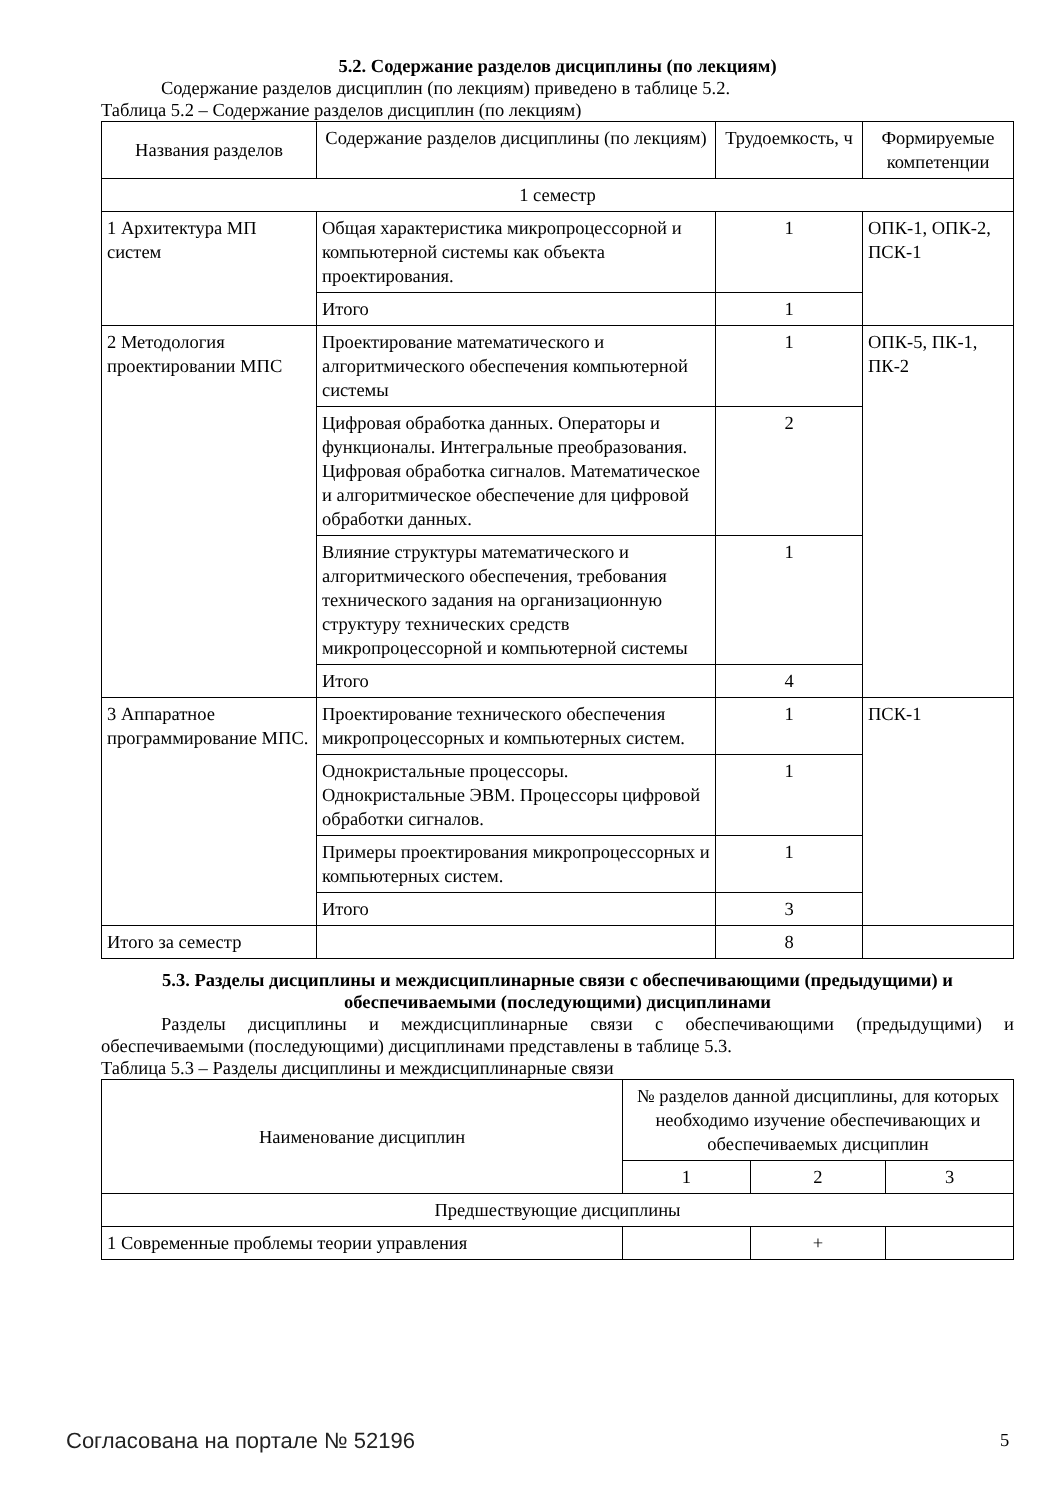5.2. Содержание разделов дисциплины (по лекциям)
Содержание разделов дисциплин (по лекциям) приведено в таблице 5.2.
Таблица 5.2 – Содержание разделов дисциплин (по лекциям)
| Названия разделов | Содержание разделов дисциплины (по лекциям) | Трудоемкость, ч | Формируемые компетенции |
| --- | --- | --- | --- |
| 1 семестр | | | |
| 1 Архитектура МП систем | Общая характеристика микропроцессорной и компьютерной системы как объекта проектирования. | 1 | ОПК-1, ОПК-2, ПСК-1 |
| | Итого | 1 | |
| 2 Методология проектировании МПС | Проектирование математического и алгоритмического обеспечения компьютерной системы | 1 | ОПК-5, ПК-1, ПК-2 |
| | Цифровая обработка данных. Операторы и функционалы. Интегральные преобразования. Цифровая обработка сигналов. Математическое и алгоритмическое обеспечение для цифровой обработки данных. | 2 | |
| | Влияние структуры математического и алгоритмического обеспечения, требования технического задания на организационную структуру технических средств микропроцессорной и компьютерной системы | 1 | |
| | Итого | 4 | |
| 3 Аппаратное программирование МПС. | Проектирование технического обеспечения микропроцессорных и компьютерных систем. | 1 | ПСК-1 |
| | Однокристальные процессоры. Однокристальные ЭВМ. Процессоры цифровой обработки сигналов. | 1 | |
| | Примеры проектирования микропроцессорных и компьютерных систем. | 1 | |
| | Итого | 3 | |
| Итого за семестр | | 8 | |
5.3. Разделы дисциплины и междисциплинарные связи с обеспечивающими (предыдущими) и обеспечиваемыми (последующими) дисциплинами
Разделы дисциплины и междисциплинарные связи с обеспечивающими (предыдущими) и обеспечиваемыми (последующими) дисциплинами представлены в таблице 5.3.
Таблица 5.3 – Разделы дисциплины и междисциплинарные связи
| Наименование дисциплин | № разделов данной дисциплины, для которых необходимо изучение обеспечивающих и обеспечиваемых дисциплин | | |
| --- | --- | --- | --- |
| | 1 | 2 | 3 |
| Предшествующие дисциплины | | | |
| 1 Современные проблемы теории управления | | + | |
Согласована на портале № 52196 5